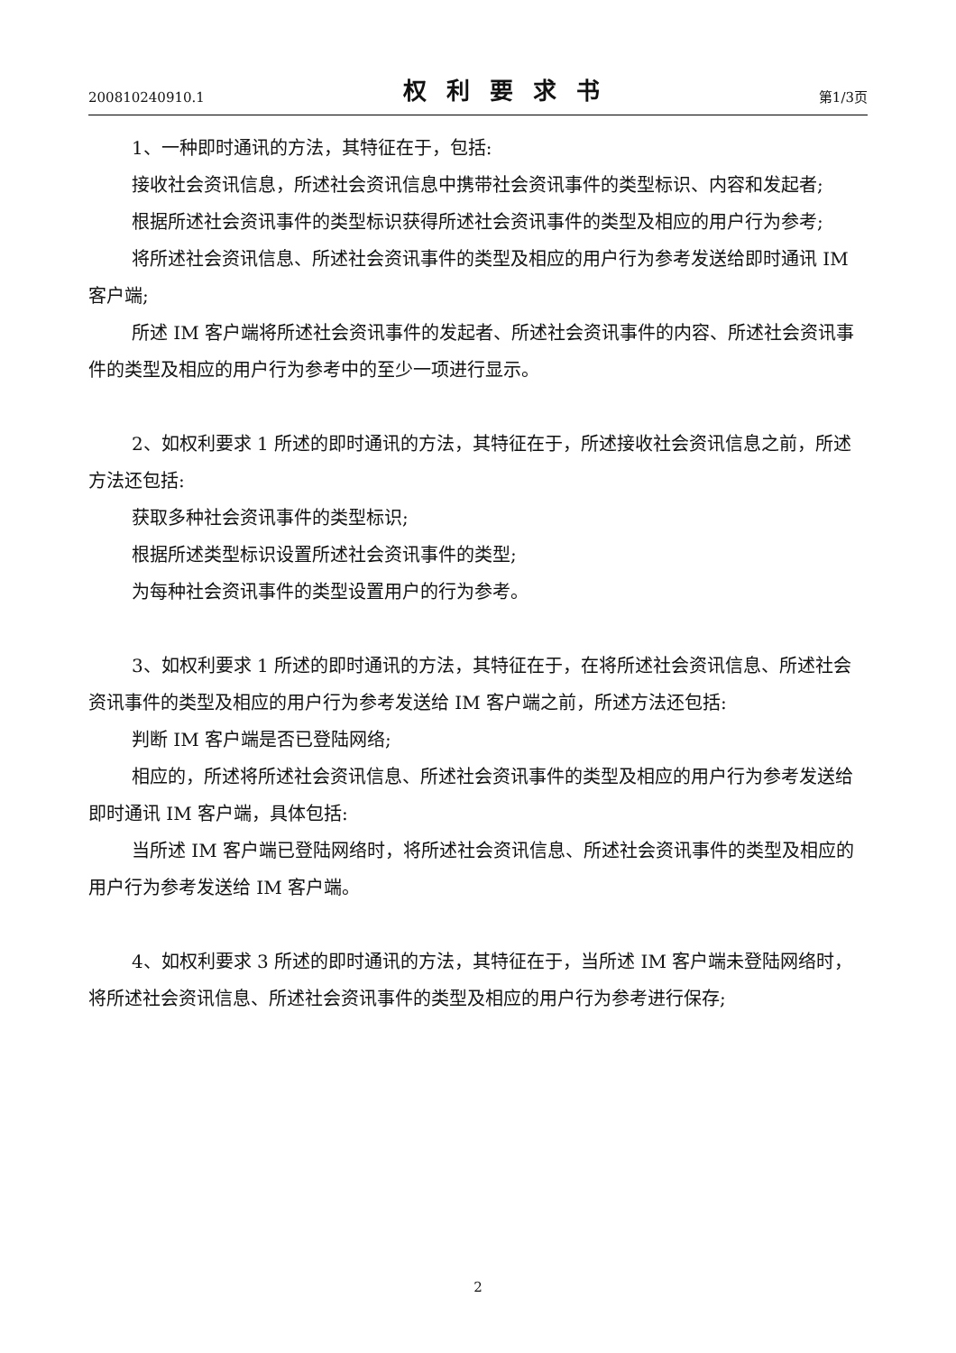200810240910.1 权利要求书 第1/3页
1、一种即时通讯的方法，其特征在于，包括:
接收社会资讯信息，所述社会资讯信息中携带社会资讯事件的类型标识、内容和发起者;
根据所述社会资讯事件的类型标识获得所述社会资讯事件的类型及相应的用户行为参考;
将所述社会资讯信息、所述社会资讯事件的类型及相应的用户行为参考发送给即时通讯 IM 客户端;
所述 IM 客户端将所述社会资讯事件的发起者、所述社会资讯事件的内容、所述社会资讯事件的类型及相应的用户行为参考中的至少一项进行显示。
2、如权利要求 1 所述的即时通讯的方法，其特征在于，所述接收社会资讯信息之前，所述方法还包括:
获取多种社会资讯事件的类型标识;
根据所述类型标识设置所述社会资讯事件的类型;
为每种社会资讯事件的类型设置用户的行为参考。
3、如权利要求 1 所述的即时通讯的方法，其特征在于，在将所述社会资讯信息、所述社会资讯事件的类型及相应的用户行为参考发送给 IM 客户端之前，所述方法还包括:
判断 IM 客户端是否已登陆网络;
相应的，所述将所述社会资讯信息、所述社会资讯事件的类型及相应的用户行为参考发送给即时通讯 IM 客户端，具体包括:
当所述 IM 客户端已登陆网络时，将所述社会资讯信息、所述社会资讯事件的类型及相应的用户行为参考发送给 IM 客户端。
4、如权利要求 3 所述的即时通讯的方法，其特征在于，当所述 IM 客户端未登陆网络时，将所述社会资讯信息、所述社会资讯事件的类型及相应的用户行为参考进行保存;
2